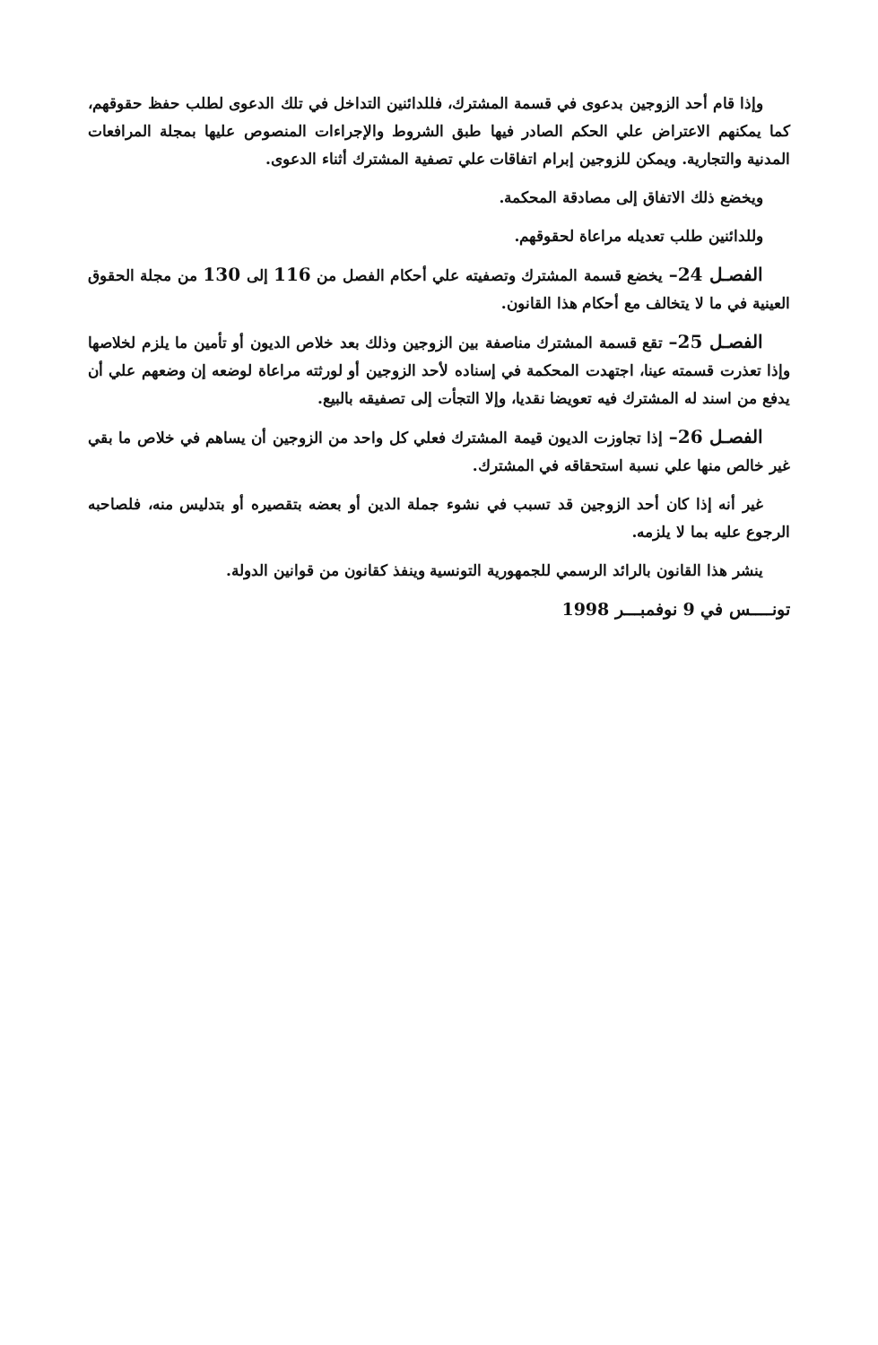وإذا قام أحد الزوجين بدعوى في قسمة المشترك، فللدائنين التداخل في تلك الدعوى لطلب حفظ حقوقهم، كما يمكنهم الاعتراض علي الحكم الصادر فيها طبق الشروط والإجراءات المنصوص عليها بمجلة المرافعات المدنية والتجارية. ويمكن للزوجين إبرام اتفاقات علي تصفية المشترك أثناء الدعوى.
ويخضع ذلك الاتفاق إلى مصادقة المحكمة.
وللدائنين طلب تعديله مراعاة لحقوقهم.
الفصـل 24– يخضع قسمة المشترك وتصفيته علي أحكام الفصل من 116 إلى 130 من مجلة الحقوق العينية في ما لا يتخالف مع أحكام هذا القانون.
الفصـل 25– تقع قسمة المشترك مناصفة بين الزوجين وذلك بعد خلاص الديون أو تأمين ما يلزم لخلاصها وإذا تعذرت قسمته عينا، اجتهدت المحكمة في إسناده لأحد الزوجين أو لورثته مراعاة لوضعه إن وضعهم علي أن يدفع من اسند له المشترك فيه تعويضا نقديا، وإلا التجأت إلى تصفيقه بالبيع.
الفصـل 26– إذا تجاوزت الديون قيمة المشترك فعلي كل واحد من الزوجين أن يساهم في خلاص ما بقي غير خالص منها علي نسبة استحقاقه في المشترك.
غير أنه إذا كان أحد الزوجين قد تسبب في نشوء جملة الدين أو بعضه بتقصيره أو بتدليس منه، فلصاحبه الرجوع عليه بما لا يلزمه.
ينشر هذا القانون بالرائد الرسمي للجمهورية التونسية وينفذ كقانون من قوانين الدولة.
تونــــس في 9 نوفمبـــر 1998